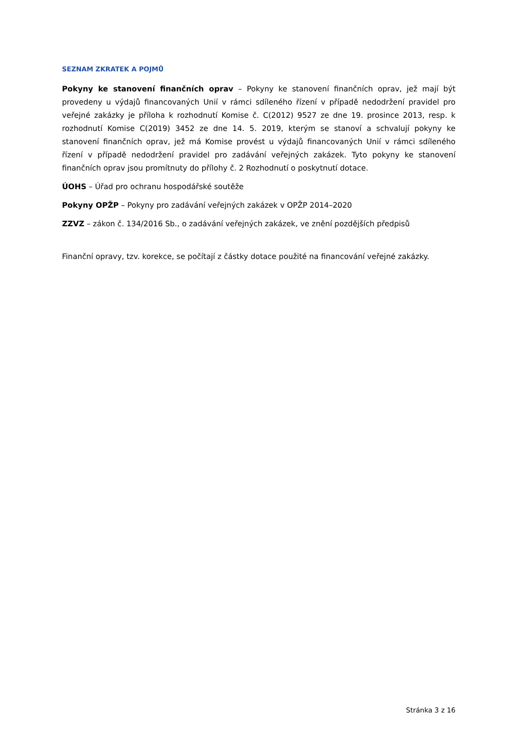SEZNAM ZKRATEK A POJMŮ
Pokyny ke stanovení finančních oprav – Pokyny ke stanovení finančních oprav, jež mají být provedeny u výdajů financovaných Unií v rámci sdíleného řízení v případě nedodržení pravidel pro veřejné zakázky je příloha k rozhodnutí Komise č. C(2012) 9527 ze dne 19. prosince 2013, resp. k rozhodnutí Komise C(2019) 3452 ze dne 14. 5. 2019, kterým se stanoví a schvalují pokyny ke stanovení finančních oprav, jež má Komise provést u výdajů financovaných Unií v rámci sdíleného řízení v případě nedodržení pravidel pro zadávání veřejných zakázek. Tyto pokyny ke stanovení finančních oprav jsou promítnuty do přílohy č. 2 Rozhodnutí o poskytnutí dotace.
ÚOHS – Úřad pro ochranu hospodářské soutěže
Pokyny OPŽP – Pokyny pro zadávání veřejných zakázek v OPŽP 2014–2020
ZZVZ – zákon č. 134/2016 Sb., o zadávání veřejných zakázek, ve znění pozdějších předpisů
Finanční opravy, tzv. korekce, se počítají z částky dotace použité na financování veřejné zakázky.
Stránka 3 z 16